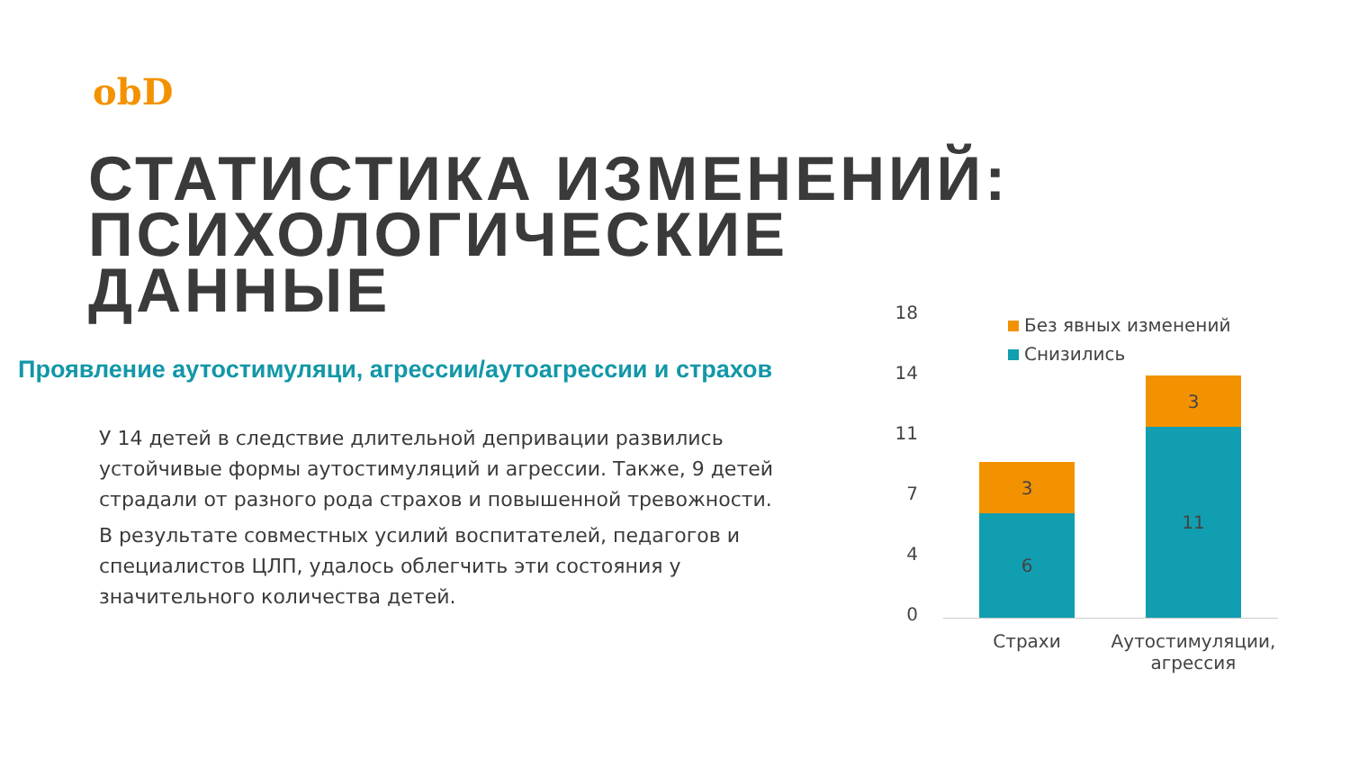obD
СТАТИСТИКА ИЗМЕНЕНИЙ:
ПСИХОЛОГИЧЕСКИЕ
ДАННЫЕ
Проявление аутостимуляци, агрессии/аутоагрессии и страхов
У 14 детей в следствие длительной депривации развились устойчивые формы аутостимуляций и агрессии. Также, 9 детей страдали от разного рода страхов и повышенной тревожности.
В результате совместных усилий воспитателей, педагогов и специалистов ЦЛП, удалось облегчить эти состояния у значительного количества детей.
Без явных изменений
Снизились
18
14
11
7
4
0
3
6
3
11
Страхи
Аутостимуляции, агрессия